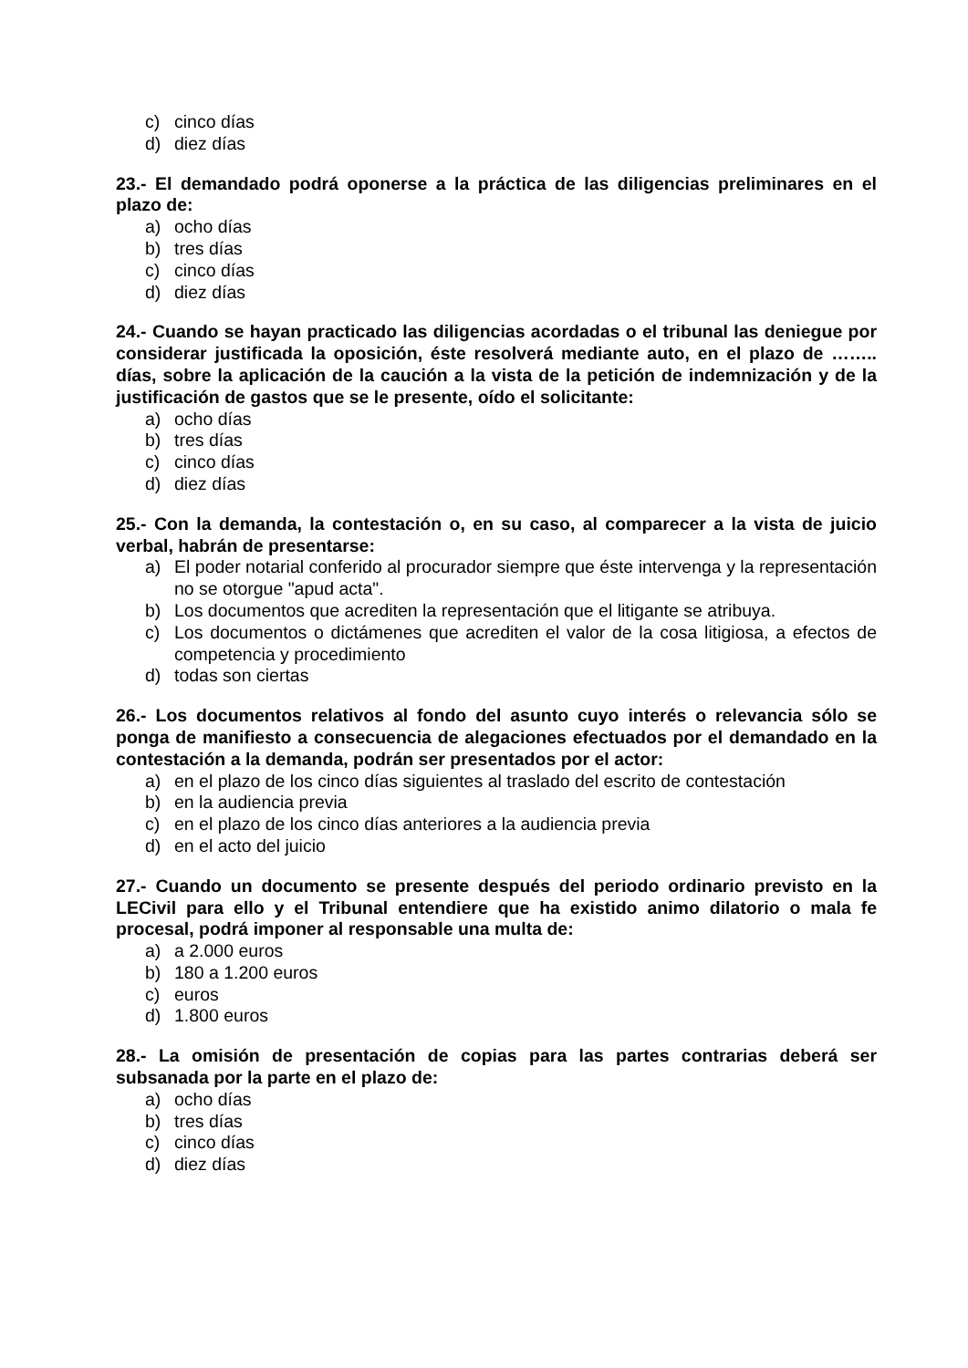c) cinco días
d) diez días
23.- El demandado podrá oponerse a la práctica de las diligencias preliminares en el plazo de:
a) ocho días
b) tres días
c) cinco días
d) diez días
24.- Cuando se hayan practicado las diligencias acordadas o el tribunal las deniegue por considerar justificada la oposición, éste resolverá mediante auto, en el plazo de …….. días, sobre la aplicación de la caución a la vista de la petición de indemnización y de la justificación de gastos que se le presente, oído el solicitante:
a) ocho días
b) tres días
c) cinco días
d) diez días
25.- Con la demanda, la contestación o, en su caso, al comparecer a la vista de juicio verbal, habrán de presentarse:
a) El poder notarial conferido al procurador siempre que éste intervenga y la representación no se otorgue "apud acta".
b) Los documentos que acrediten la representación que el litigante se atribuya.
c) Los documentos o dictámenes que acrediten el valor de la cosa litigiosa, a efectos de competencia y procedimiento
d) todas son ciertas
26.- Los documentos relativos al fondo del asunto cuyo interés o relevancia sólo se ponga de manifiesto a consecuencia de alegaciones efectuados por el demandado en la contestación a la demanda, podrán ser presentados por el actor:
a) en el plazo de los cinco días siguientes al traslado del escrito de contestación
b) en la audiencia previa
c) en el plazo de los cinco días anteriores a la audiencia previa
d) en el acto del juicio
27.- Cuando un documento se presente después del periodo ordinario previsto en la LECivil para ello y el Tribunal entendiere que ha existido animo dilatorio o mala fe procesal, podrá imponer al responsable una multa de:
a) a 2.000 euros
b) 180 a 1.200 euros
c) euros
d) 1.800 euros
28.- La omisión de presentación de copias para las partes contrarias deberá ser subsanada por la parte en el plazo de:
a) ocho días
b) tres días
c) cinco días
d) diez días